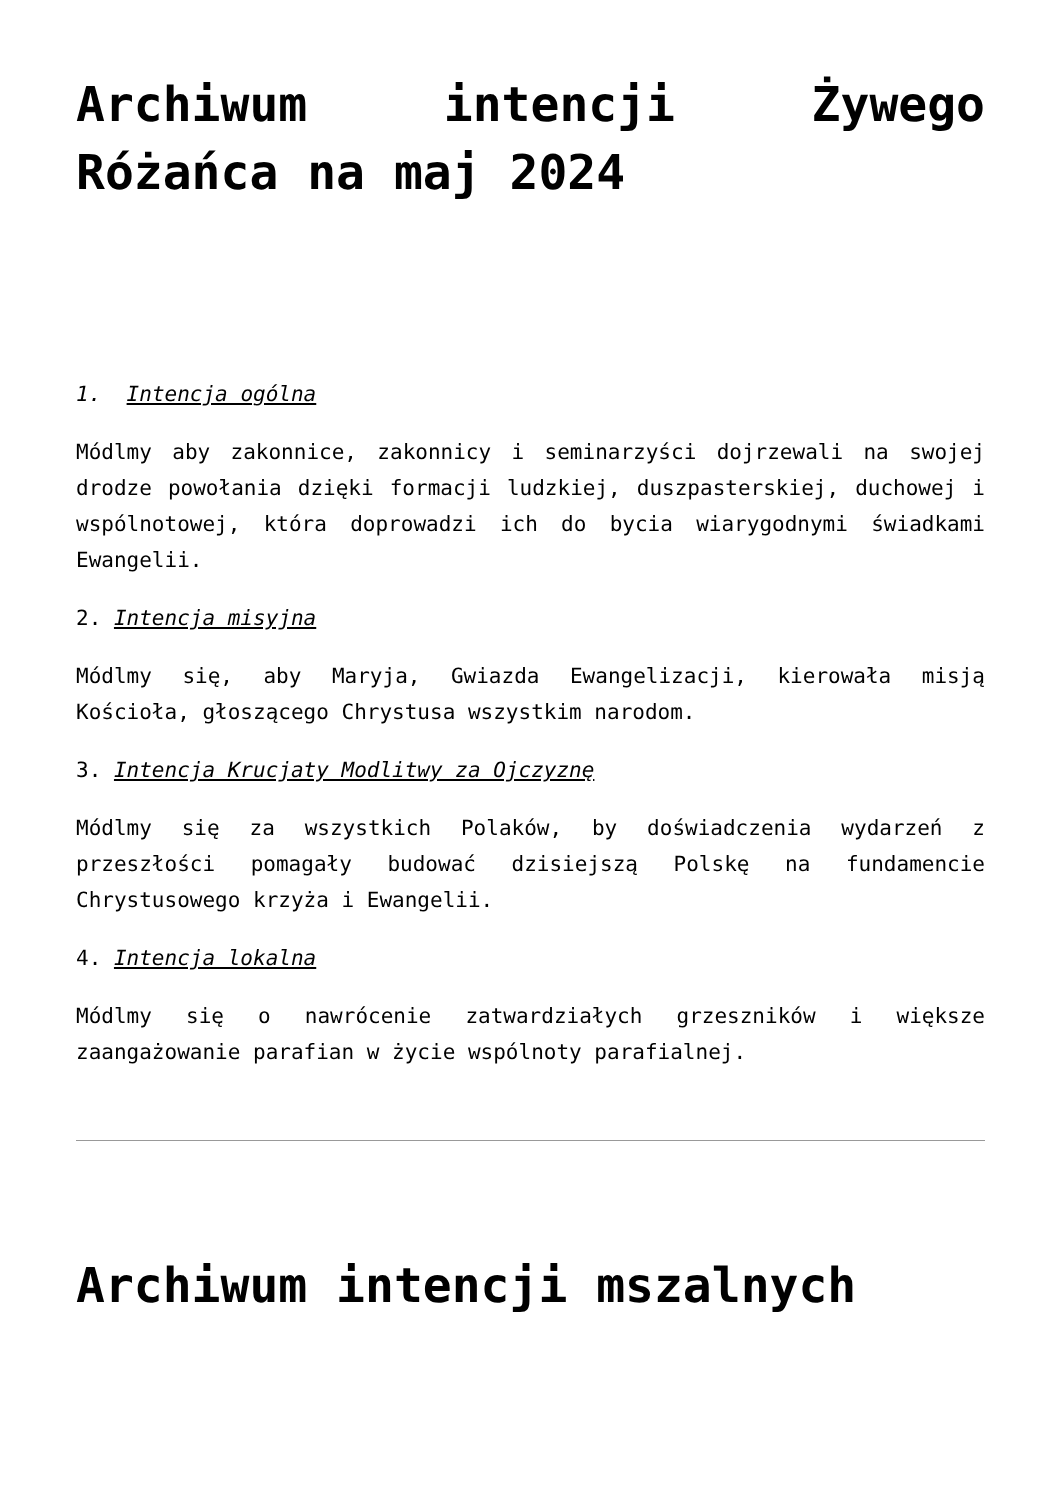Archiwum intencji Żywego Różańca na maj 2024
1. Intencja ogólna
Módlmy aby zakonnice, zakonnicy i seminarzyści dojrzewali na swojej drodze powołania dzięki formacji ludzkiej, duszpasterskiej, duchowej i wspólnotowej, która doprowadzi ich do bycia wiarygodnymi świadkami Ewangelii.
2. Intencja misyjna
Módlmy się, aby Maryja, Gwiazda Ewangelizacji, kierowała misją Kościoła, głoszącego Chrystusa wszystkim narodom.
3. Intencja Krucjaty Modlitwy za Ojczyznę
Módlmy się za wszystkich Polaków, by doświadczenia wydarzeń z przeszłości pomagały budować dzisiejszą Polskę na fundamencie Chrystusowego krzyża i Ewangelii.
4. Intencja lokalna
Módlmy się o nawrócenie zatwardziałych grzeszników i większe zaangażowanie parafian w życie wspólnoty parafialnej.
Archiwum intencji mszalnych